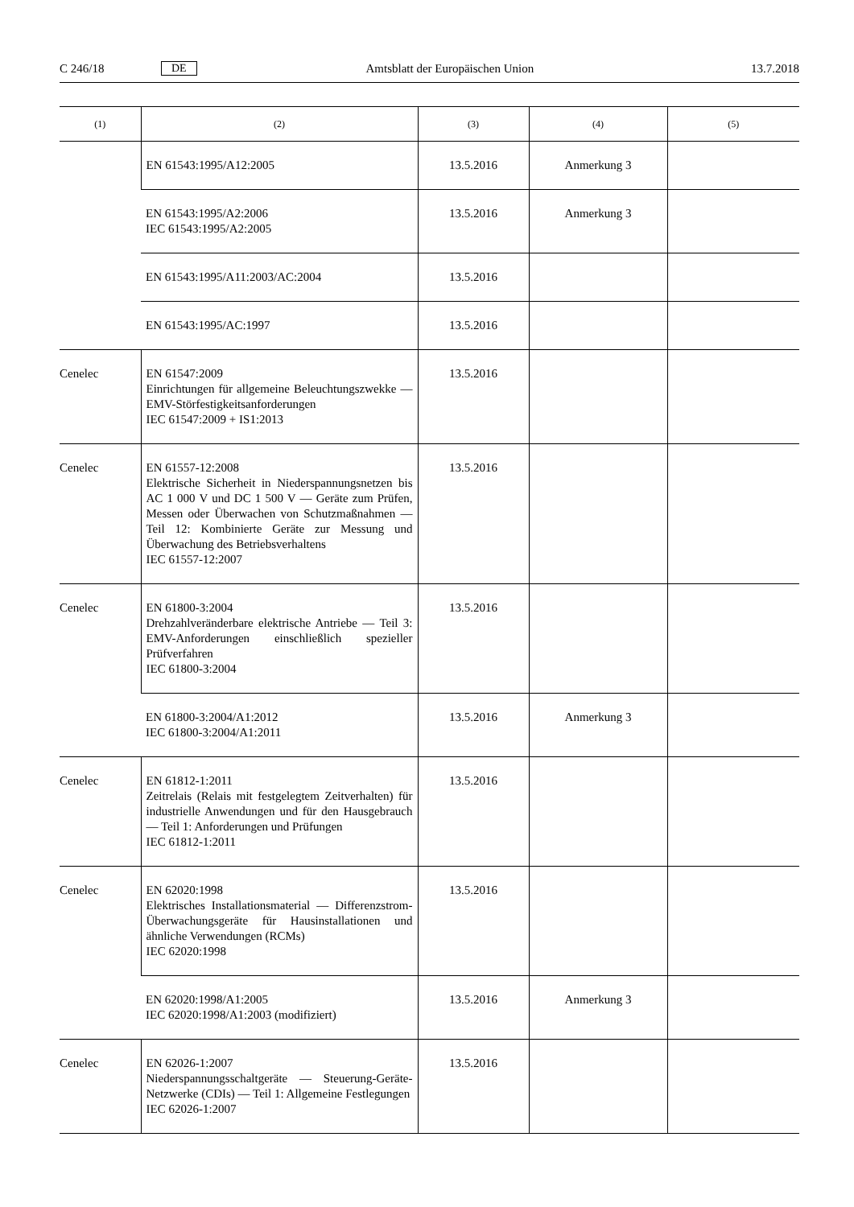C 246/18 DE Amtsblatt der Europäischen Union 13.7.2018
| (1) | (2) | (3) | (4) | (5) |
| --- | --- | --- | --- | --- |
| | EN 61543:1995/A12:2005 | 13.5.2016 | Anmerkung 3 | |
| | EN 61543:1995/A2:2006 IEC 61543:1995/A2:2005 | 13.5.2016 | Anmerkung 3 | |
| | EN 61543:1995/A11:2003/AC:2004 | 13.5.2016 | | |
| | EN 61543:1995/AC:1997 | 13.5.2016 | | |
| Cenelec | EN 61547:2009 Einrichtungen für allgemeine Beleuchtungszwek­ke — EMV-Störfestigkeitsanforderungen IEC 61547:2009 + IS1:2013 | 13.5.2016 | | |
| Cenelec | EN 61557-12:2008 Elektrische Sicherheit in Niederspannungsnet­zen bis AC 1 000 V und DC 1 500 V — Geräte zum Prüfen, Messen oder Überwachen von Schutzmaßnahmen — Teil 12: Kombinierte Geräte zur Messung und Überwachung des Betriebsverhaltens IEC 61557-12:2007 | 13.5.2016 | | |
| Cenelec | EN 61800-3:2004 Drehzahlveränderbare elektrische Antriebe — Teil 3: EMV-Anforderungen einschließlich spe­zieller Prüfverfahren IEC 61800-3:2004 | 13.5.2016 | | |
| | EN 61800-3:2004/A1:2012 IEC 61800-3:2004/A1:2011 | 13.5.2016 | Anmerkung 3 | |
| Cenelec | EN 61812-1:2011 Zeitrelais (Relais mit festgelegtem Zeitverhalten) für industrielle Anwendungen und für den Hausgebrauch — Teil 1: Anforderungen und Prüfungen IEC 61812-1:2011 | 13.5.2016 | | |
| Cenelec | EN 62020:1998 Elektrisches Installationsmaterial — Differenz­strom-Überwachungsgeräte für Hausinstallatio­nen und ähnliche Verwendungen (RCMs) IEC 62020:1998 | 13.5.2016 | | |
| | EN 62020:1998/A1:2005 IEC 62020:1998/A1:2003 (modifiziert) | 13.5.2016 | Anmerkung 3 | |
| Cenelec | EN 62026-1:2007 Niederspannungsschaltgeräte — Steuerung-Gerä­te-Netzwerke (CDIs) — Teil 1: Allgemeine Fest­legungen IEC 62026-1:2007 | 13.5.2016 | | |